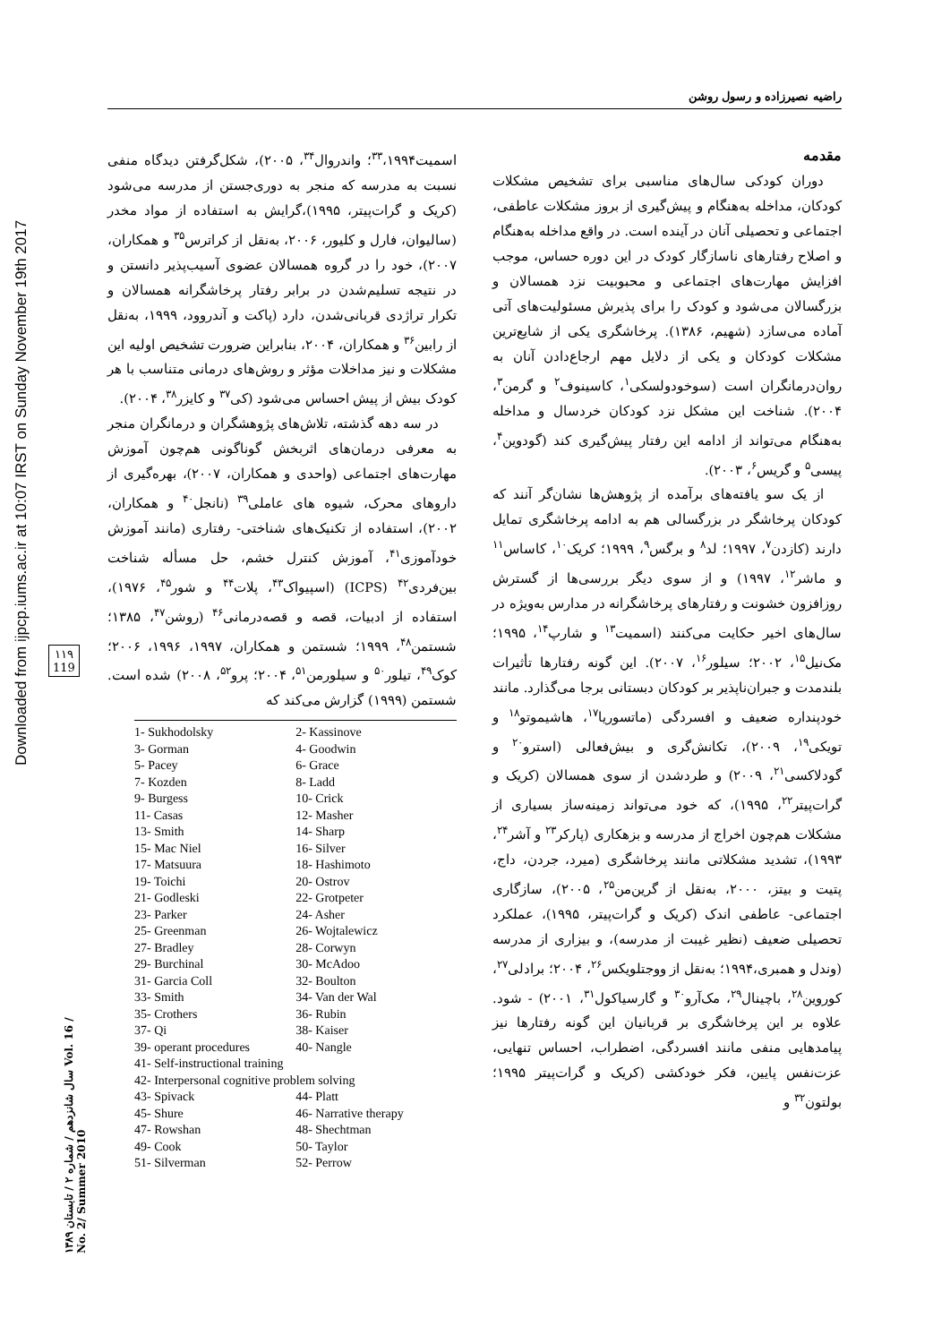Downloaded from ijpcp.iums.ac.ir at 10:07 IRST on Sunday November 19th 2017
۱۱۹
119
سال شانزدهم / شماره ۲ / تابستان ۱۳۸۹ Vol. 16 / No. 2/ Summer 2010
راضیه نصیرزاده و رسول روشن
مقدمه
دوران کودکی سال‌های مناسبی برای تشخیص مشکلات کودکان، مداخله به‌هنگام و پیش‌گیری از بروز مشکلات عاطفی، اجتماعی و تحصیلی آنان در آینده است. در واقع مداخله به‌هنگام و اصلاح رفتارهای ناسازگار کودک در این دوره حساس، موجب افزایش مهارت‌های اجتماعی و محبوبیت نزد همسالان و بزرگسالان می‌شود و کودک را برای پذیرش مسئولیت‌های آتی آماده می‌سازد (شهیم، ۱۳۸۶). پرخاشگری یکی از شایع‌ترین مشکلات کودکان و یکی از دلایل مهم ارجاع‌دادن آنان به روان‌درمانگران است (سوخودولسکی<sup>۱</sup>، کاسینوف<sup>۲</sup> و گرمن<sup>۳</sup>، ۲۰۰۴). شناخت این مشکل نزد کودکان خردسال و مداخله به‌هنگام می‌تواند از ادامه این رفتار پیش‌گیری کند (گودوین<sup>۴</sup>، پیسی<sup>۵</sup> و گریس<sup>۶</sup>، ۲۰۰۳).
از یک سو یافته‌های برآمده از پژوهش‌ها نشان‌گر آنند که کودکان پرخاشگر در بزرگسالی هم به ادامه پرخاشگری تمایل دارند (کازدن<sup>۷</sup>، ۱۹۹۷؛ لد<sup>۸</sup> و برگس<sup>۹</sup>، ۱۹۹۹؛ کریک<sup>۱۰</sup>، کاساس<sup>۱۱</sup> و ماشر<sup>۱۲</sup>، ۱۹۹۷) و از سوی دیگر بررسی‌ها از گسترش روزافزون خشونت و رفتارهای پرخاشگرانه در مدارس به‌ویژه در سال‌های اخیر حکایت می‌کنند (اسمیت<sup>۱۳</sup> و شارپ<sup>۱۴</sup>، ۱۹۹۵؛ مک‌نیل<sup>۱۵</sup>، ۲۰۰۲؛ سیلور<sup>۱۶</sup>، ۲۰۰۷). این گونه رفتارها تأثیرات بلندمدت و جبران‌ناپذیر بر کودکان دبستانی برجا می‌گذارد. مانند خودپنداره ضعیف و افسردگی (ماتسوریا<sup>۱۷</sup>، هاشیموتو<sup>۱۸</sup> و تویکی<sup>۱۹</sup>، ۲۰۰۹)، تکانش‌گری و بیش‌فعالی (استرو<sup>۲۰</sup> و گودلاکسی<sup>۲۱</sup>، ۲۰۰۹) و طردشدن از سوی همسالان (کریک و گرات‌پیتر<sup>۲۲</sup>، ۱۹۹۵)، که خود می‌تواند زمینه‌ساز بسیاری از مشکلات هم‌چون اخراج از مدرسه و بزهکاری (پارکر<sup>۲۳</sup> و آشر<sup>۲۴</sup>، ۱۹۹۳)، تشدید مشکلاتی مانند پرخاشگری (میرد، جردن، داج، پتیت و بیتز، ۲۰۰۰، به‌نقل از گرین‌من<sup>۲۵</sup>، ۲۰۰۵)، سازگاری اجتماعی- عاطفی اندک (کریک و گرات‌پیتر، ۱۹۹۵)، عملکرد تحصیلی ضعیف (نظیر غیبت از مدرسه)، و بیزاری از مدرسه (وندل و همبری،۱۹۹۴؛ به‌نقل از ووجتلویکس<sup>۲۶</sup>، ۲۰۰۴؛ برادلی<sup>۲۷</sup>، کوروین<sup>۲۸</sup>، باچینال<sup>۲۹</sup>، مک‌آرو<sup>۳۰</sup> و گارسیاکول<sup>۳۱</sup>، ۲۰۰۱) - شود. علاوه بر این پرخاشگری بر قربانیان این گونه رفتارها نیز پیامدهایی منفی مانند افسردگی، اضطراب، احساس تنهایی، عزت‌نفس پایین، فکر خودکشی (کریک و گرات‌پیتر ۱۹۹۵؛ بولتون<sup>۳۲</sup> و
اسمیت<sup>۳۳</sup>،۱۹۹۴؛ واندروال<sup>۳۴</sup>، ۲۰۰۵)، شکل‌گرفتن دیدگاه منفی نسبت به مدرسه که منجر به دوری‌جستن از مدرسه می‌شود (کریک و گرات‌پیتر، ۱۹۹۵)،گرایش به استفاده از مواد مخدر (سالیوان، فارل و کلیور، ۲۰۰۶، به‌نقل از کراترس<sup>۳۵</sup> و همکاران، ۲۰۰۷)، خود را در گروه همسالان عضوی آسیب‌پذیر دانستن و در نتیجه تسلیم‌شدن در برابر رفتار پرخاشگرانه همسالان و تکرار تراژدی قربانی‌شدن، دارد (پاکت و آندروود، ۱۹۹۹، به‌نقل از رابین<sup>۳۶</sup> و همکاران، ۲۰۰۴، بنابراین ضرورت تشخیص اولیه این مشکلات و نیز مداخلات مؤثر و روش‌های درمانی متناسب با هر کودک بیش از پیش احساس می‌شود (کی<sup>۳۷</sup> و کایزر<sup>۳۸</sup>، ۲۰۰۴).
در سه دهه گذشته، تلاش‌های پژوهشگران و درمانگران منجر به معرفی درمان‌های اثربخش گوناگونی هم‌چون آموزش مهارت‌های اجتماعی (واحدی و همکاران، ۲۰۰۷)، بهره‌گیری از داروهای محرک، شیوه های عاملی<sup>۳۹</sup> (نانجل<sup>۴۰</sup> و همکاران، ۲۰۰۲)، استفاده از تکنیک‌های شناختی- رفتاری (مانند آموزش خودآموزی<sup>۴۱</sup>، آموزش کنترل خشم، حل مسأله شناخت بین‌فردی<sup>۴۲</sup> (ICPS) (اسپیواک<sup>۴۳</sup>، پلات<sup>۴۴</sup> و شور<sup>۴۵</sup>، ۱۹۷۶)، استفاده از ادبیات، قصه و قصه‌درمانی<sup>۴۶</sup> (روشن<sup>۴۷</sup>، ۱۳۸۵؛ شستمن<sup>۴۸</sup>، ۱۹۹۹؛ شستمن و همکاران، ۱۹۹۷، ۱۹۹۶، ۲۰۰۶؛ کوک<sup>۴۹</sup>، تیلور<sup>۵۰</sup> و سیلورمن<sup>۵۱</sup>، ۲۰۰۴؛ پرو<sup>۵۲</sup>، ۲۰۰۸) شده است. شستمن (۱۹۹۹) گزارش می‌کند که
| 1- Sukhodolsky | 2- Kassinove |
| 3- Gorman | 4- Goodwin |
| 5- Pacey | 6- Grace |
| 7- Kozden | 8- Ladd |
| 9- Burgess | 10- Crick |
| 11- Casas | 12- Masher |
| 13- Smith | 14- Sharp |
| 15- Mac Niel | 16- Silver |
| 17- Matsuura | 18- Hashimoto |
| 19- Toichi | 20- Ostrov |
| 21- Godleski | 22- Grotpeter |
| 23- Parker | 24- Asher |
| 25- Greenman | 26- Wojtalewicz |
| 27- Bradley | 28- Corwyn |
| 29- Burchinal | 30- McAdoo |
| 31- Garcia Coll | 32- Boulton |
| 33- Smith | 34- Van der Wal |
| 35- Crothers | 36- Rubin |
| 37- Qi | 38- Kaiser |
| 39- operant procedures | 40- Nangle |
| 41- Self-instructional training | |
| 42- Interpersonal cognitive problem solving | |
| 43- Spivack | 44- Platt |
| 45- Shure | 46- Narrative therapy |
| 47- Rowshan | 48- Shechtman |
| 49- Cook | 50- Taylor |
| 51- Silverman | 52- Perrow |